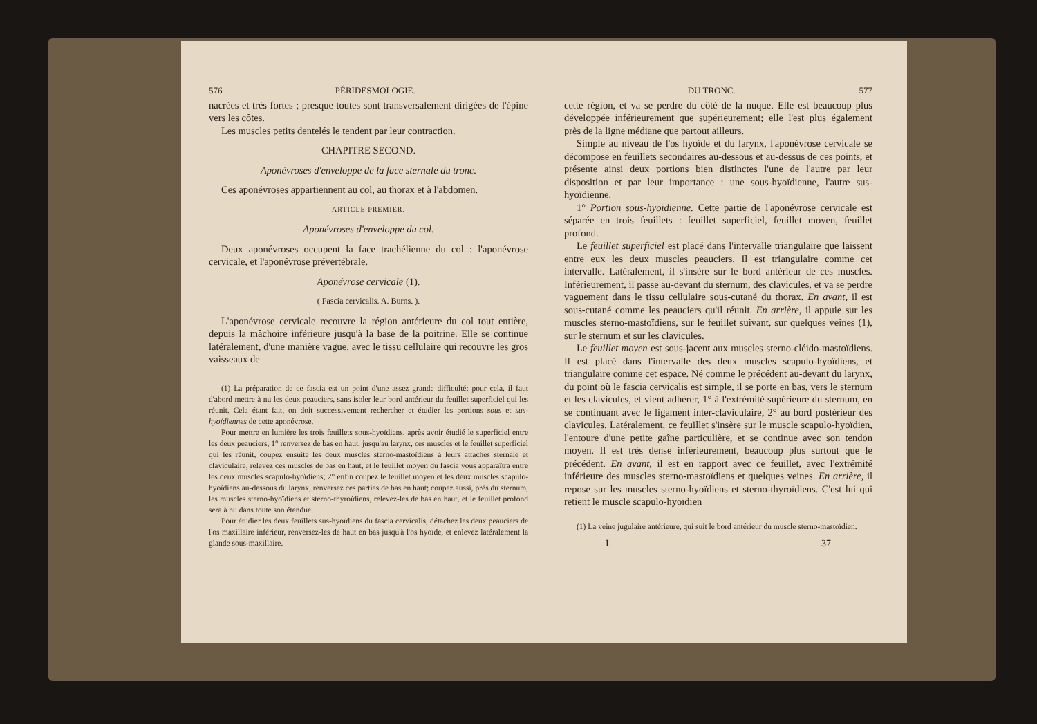576 PÉRIDESMOLOGIE.
nacrées et très fortes ; presque toutes sont transversalement dirigées de l'épine vers les côtes.
Les muscles petits dentelés le tendent par leur contraction.
CHAPITRE SECOND.
Aponévroses d'enveloppe de la face sternale du tronc.
Ces aponévroses appartiennent au col, au thorax et à l'abdomen.
ARTICLE PREMIER.
Aponévroses d'enveloppe du col.
Deux aponévroses occupent la face trachélienne du col : l'aponévrose cervicale, et l'aponévrose prévertébrale.
Aponévrose cervicale (1).
( Fascia cervicalis. A. Burns. ).
L'aponévrose cervicale recouvre la région antérieure du col tout entière, depuis la mâchoire inférieure jusqu'à la base de la poitrine. Elle se continue latéralement, d'une manière vague, avec le tissu cellulaire qui recouvre les gros vaisseaux de
(1) La préparation de ce fascia est un point d'une assez grande difficulté; pour cela, il faut d'abord mettre à nu les deux peauciers, sans isoler leur bord antérieur du feuillet superficiel qui les réunit. Cela étant fait, on doit successivement rechercher et étudier les portions sous et sus-hyoïdiennes de cette aponévrose.
Pour mettre en lumière les trois feuillets sous-hyoïdiens, après avoir étudié le superficiel entre les deux peauciers, 1° renversez de bas en haut, jusqu'au larynx, ces muscles et le feuillet superficiel qui les réunit, coupez ensuite les deux muscles sterno-mastoïdiens à leurs attaches sternale et claviculaire, relevez ces muscles de bas en haut, et le feuillet moyen du fascia vous apparaîtra entre les deux muscles scapulo-hyoïdiens; 2° enfin coupez le feuillet moyen et les deux muscles scapulo-hyoïdiens au-dessous du larynx, renversez ces parties de bas en haut; coupez aussi, près du sternum, les muscles sterno-hyoïdiens et sterno-thyroïdiens, relevez-les de bas en haut, et le feuillet profond sera à nu dans toute son étendue.
Pour étudier les deux feuillets sus-hyoïdiens du fascia cervicalis, détachez les deux peauciers de l'os maxillaire inférieur, renversez-les de haut en bas jusqu'à l'os hyoïde, et enlevez latéralement la glande sous-maxillaire.
DU TRONC. 577
cette région, et va se perdre du côté de la nuque. Elle est beaucoup plus développée inférieurement que supérieurement; elle l'est plus également près de la ligne médiane que partout ailleurs.
Simple au niveau de l'os hyoïde et du larynx, l'aponévrose cervicale se décompose en feuillets secondaires au-dessous et au-dessus de ces points, et présente ainsi deux portions bien distinctes l'une de l'autre par leur disposition et par leur importance : une sous-hyoïdienne, l'autre sus-hyoïdienne.
1° Portion sous-hyoïdienne. Cette partie de l'aponévrose cervicale est séparée en trois feuillets : feuillet superficiel, feuillet moyen, feuillet profond.
Le feuillet superficiel est placé dans l'intervalle triangulaire que laissent entre eux les deux muscles peauciers. Il est triangulaire comme cet intervalle. Latéralement, il s'insère sur le bord antérieur de ces muscles. Inférieurement, il passe au-devant du sternum, des clavicules, et va se perdre vaguement dans le tissu cellulaire sous-cutané du thorax. En avant, il est sous-cutané comme les peauciers qu'il réunit. En arrière, il appuie sur les muscles sterno-mastoïdiens, sur le feuillet suivant, sur quelques veines (1), sur le sternum et sur les clavicules.
Le feuillet moyen est sous-jacent aux muscles sterno-cléido-mastoïdiens. Il est placé dans l'intervalle des deux muscles scapulo-hyoïdiens, et triangulaire comme cet espace. Né comme le précédent au-devant du larynx, du point où le fascia cervicalis est simple, il se porte en bas, vers le sternum et les clavicules, et vient adhérer, 1° à l'extrémité supérieure du sternum, en se continuant avec le ligament inter-claviculaire, 2° au bord postérieur des clavicules. Latéralement, ce feuillet s'insère sur le muscle scapulo-hyoïdien, l'entoure d'une petite gaîne particulière, et se continue avec son tendon moyen. Il est très dense inférieurement, beaucoup plus surtout que le précédent. En avant, il est en rapport avec ce feuillet, avec l'extrémité inférieure des muscles sterno-mastoïdiens et quelques veines. En arrière, il repose sur les muscles sterno-hyoïdiens et sterno-thyroïdiens. C'est lui qui retient le muscle scapulo-hyoïdien
(1) La veine jugulaire antérieure, qui suit le bord antérieur du muscle sterno-mastoïdien.
I. 37